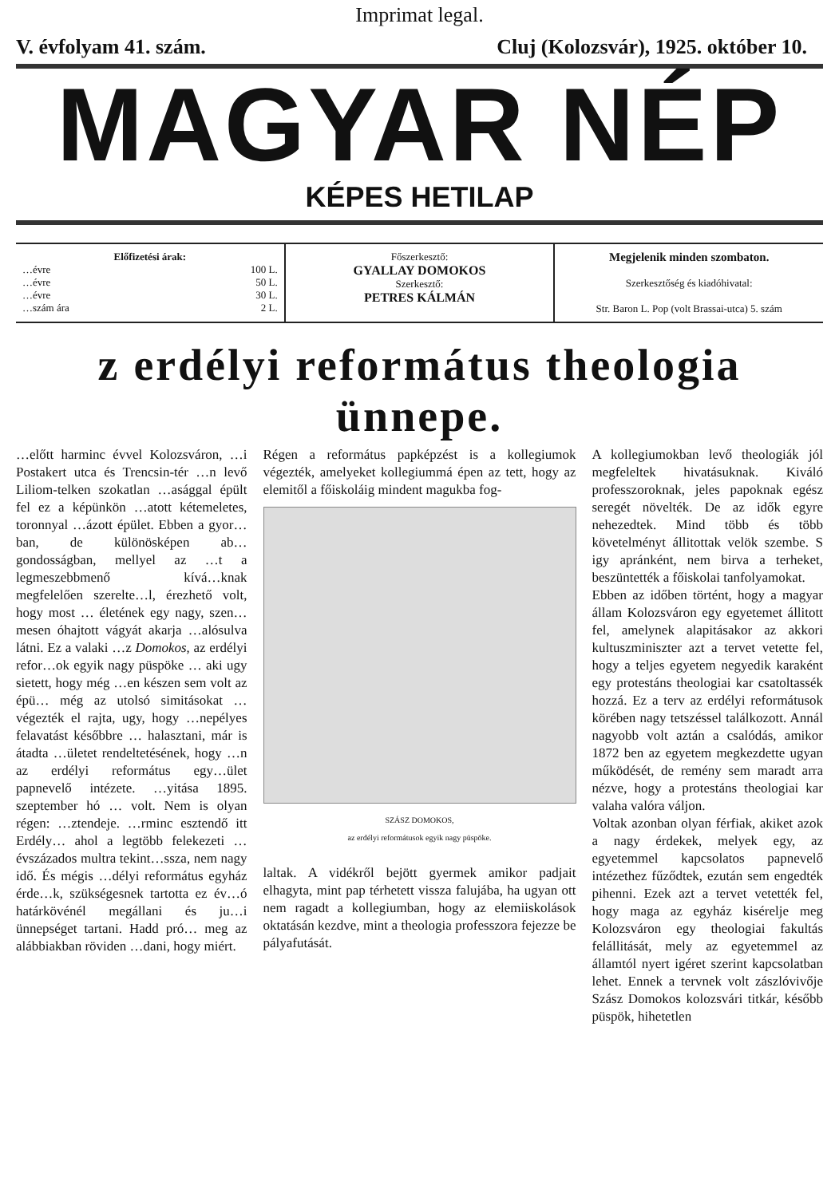Imprimat legal.
V. évfolyam 41. szám. Cluj (Kolozsvár), 1925. október 10.
MAGYAR NÉP
KÉPES HETILAP
Előfizetési árak:
…évre 100 L.
…évre 50 L.
…évre 30 L.
…szám ára 2 L.
Főszerkesztő:
GYALLAY DOMOKOS
Szerkesztő:
PETRES KÁLMÁN
Megjelenik minden szombaton.
Szerkesztőség és kiadóhivatal:
Str. Baron L. Pop (volt Brassai-utca) 5. szám
z erdélyi református theologia ünnepe.
…előtt harminc évvel Kolozsváron, …i Postakert utca és Trencsin-tér …n levő Liliom-telken szokatlan …asággal épült fel ez a képünkön …atott kétemeletes, toronnyal …ázott épület. Ebben a gyor…ban, de különösképen ab… gondosságban, mellyel az …t a legmeszebbmenő kívá…knak megfelelően szerelte…l, érezhető volt, hogy most … életének egy nagy, szen…mesen óhajtott vágyát akarja …alósulva látni. Ez a valaki …z Domokos, az erdélyi refor…ok egyik nagy püspöke … aki ugy sietett, hogy még …en készen sem volt az épü… még az utolsó simitásokat … végezték el rajta, ugy, hogy …nepélyes felavatást későbbre … halasztani, már is átadta …ületet rendeltetésének, hogy …n az erdélyi református egy…ület papnevelő intézete. …yitása 1895. szeptember hó … volt. Nem is olyan régen: …ztendeje. …rminc esztendő itt Erdély… ahol a legtöbb felekezeti … évszázados multra tekint…ssza, nem nagy idő. És mégis …délyi református egyház érde…k, szükségesnek tartotta ez év…ó határkövénél megállani és ju…i ünnepséget tartani. Hadd pró… meg az alábbiakban röviden …dani, hogy miért.
Régen a református papképzést is a kollegiumok végezték, amelyeket kollegiummá épen az tett, hogy az elemitől a főiskoláig mindent magukba fog-
SZÁSZ DOMOKOS,
az erdélyi reformátusok egyik nagy püspöke.
laltak. A vidékről bejött gyermek amikor padjait elhagyta, mint pap térhetett vissza falujába, ha ugyan ott nem ragadt a kollegiumban, hogy az elemiiskolások oktatásán kezdve, mint a theologia professzora fejezze be pályafutását.
A kollegiumokban levő theologiák jól megfeleltek hivatásuknak. Kiváló professzoroknak, jeles papoknak egész seregét növelték. De az idők egyre nehezedtek. Mind több és több követelményt állitottak velök szembe. S igy apránként, nem birva a terheket, beszüntették a főiskolai tanfolyamokat.
Ebben az időben történt, hogy a magyar állam Kolozsváron egy egyetemet állitott fel, amelynek alapitásakor az akkori kultuszminiszter azt a tervet vetette fel, hogy a teljes egyetem negyedik karaként egy protestáns theologiai kar csatoltassék hozzá. Ez a terv az erdélyi reformátusok körében nagy tetszéssel találkozott. Annál nagyobb volt aztán a csalódás, amikor 1872 ben az egyetem megkezdette ugyan működését, de remény sem maradt arra nézve, hogy a protestáns theologiai kar valaha valóra váljon.
Voltak azonban olyan férfiak, akiket azok a nagy érdekek, melyek egy, az egyetemmel kapcsolatos papnevelő intézethez fűződtek, ezután sem engedték pihenni. Ezek azt a tervet vetették fel, hogy maga az egyház kisérelje meg Kolozsváron egy theologiai fakultás felállitását, mely az egyetemmel az államtól nyert igéret szerint kapcsolatban lehet. Ennek a tervnek volt zászlóvivője Szász Domokos kolozsvári titkár, később püspök, hihetetlen